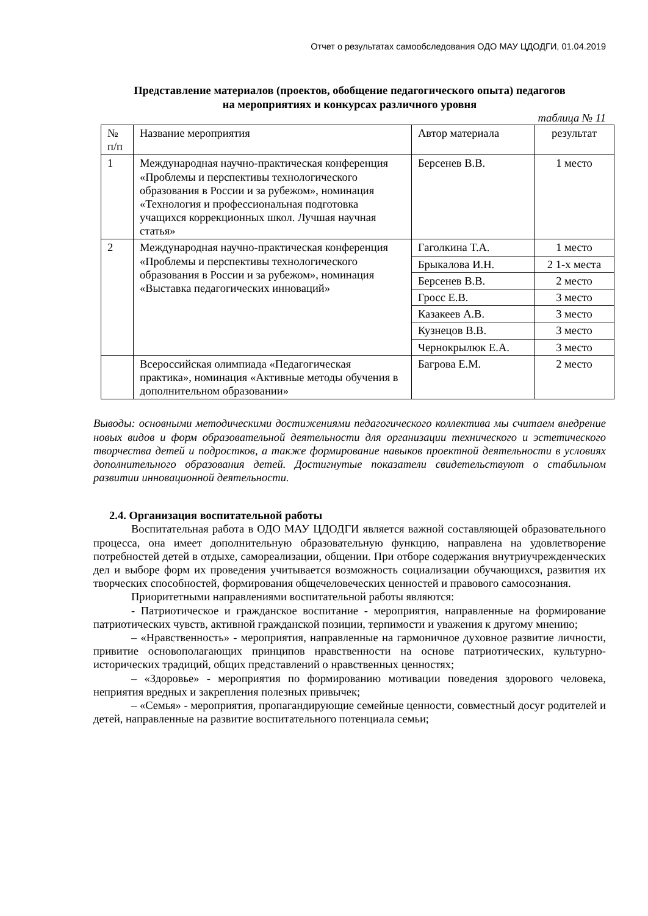Отчет о результатах самообследования ОДО МАУ ЦДОДГИ, 01.04.2019
Представление материалов (проектов, обобщение педагогического опыта) педагогов
на мероприятиях и конкурсах различного уровня
таблица № 11
| № п/п | Название мероприятия | Автор материала | результат |
| 1 | Международная научно-практическая конференция «Проблемы и перспективы технологического образования в России и за рубежом», номинация «Технология и профессиональная подготовка учащихся коррекционных школ. Лучшая научная статья» | Берсенев В.В. | 1 место |
| 2 | Международная научно-практическая конференция «Проблемы и перспективы технологического образования в России и за рубежом», номинация «Выставка педагогических инноваций» | Гаголкина Т.А. | 1 место |
| | | Брыкалова И.Н. | 2 1-х места |
| | | Берсенев В.В. | 2 место |
| | | Гросс Е.В. | 3 место |
| | | Казакеев А.В. | 3 место |
| | | Кузнецов В.В. | 3 место |
| | | Чернокрылюк Е.А. | 3 место |
| | Всероссийская олимпиада «Педагогическая практика», номинация «Активные методы обучения в дополнительном образовании» | Багрова Е.М. | 2 место |
Выводы: основными методическими достижениями педагогического коллектива мы считаем внедрение новых видов и форм образовательной деятельности для организации технического и эстетического творчества детей и подростков, а также формирование навыков проектной деятельности в условиях дополнительного образования детей. Достигнутые показатели свидетельствуют о стабильном развитии инновационной деятельности.
2.4. Организация воспитательной работы
Воспитательная работа в ОДО МАУ ЦДОДГИ является важной составляющей образовательного процесса, она имеет дополнительную образовательную функцию, направлена на удовлетворение потребностей детей в отдыхе, самореализации, общении. При отборе содержания внутриучрежденческих дел и выборе форм их проведения учитывается возможность социализации обучающихся, развития их творческих способностей, формирования общечеловеческих ценностей и правового самосознания.
Приоритетными направлениями воспитательной работы являются:
- Патриотическое и гражданское воспитание - мероприятия, направленные на формирование патриотических чувств, активной гражданской позиции, терпимости и уважения к другому мнению;
– «Нравственность» - мероприятия, направленные на гармоничное духовное развитие личности, привитие основополагающих принципов нравственности на основе патриотических, культурно-исторических традиций, общих представлений о нравственных ценностях;
– «Здоровье» - мероприятия по формированию мотивации поведения здорового человека, неприятия вредных и закрепления полезных привычек;
– «Семья» - мероприятия, пропагандирующие семейные ценности, совместный досуг родителей и детей, направленные на развитие воспитательного потенциала семьи;